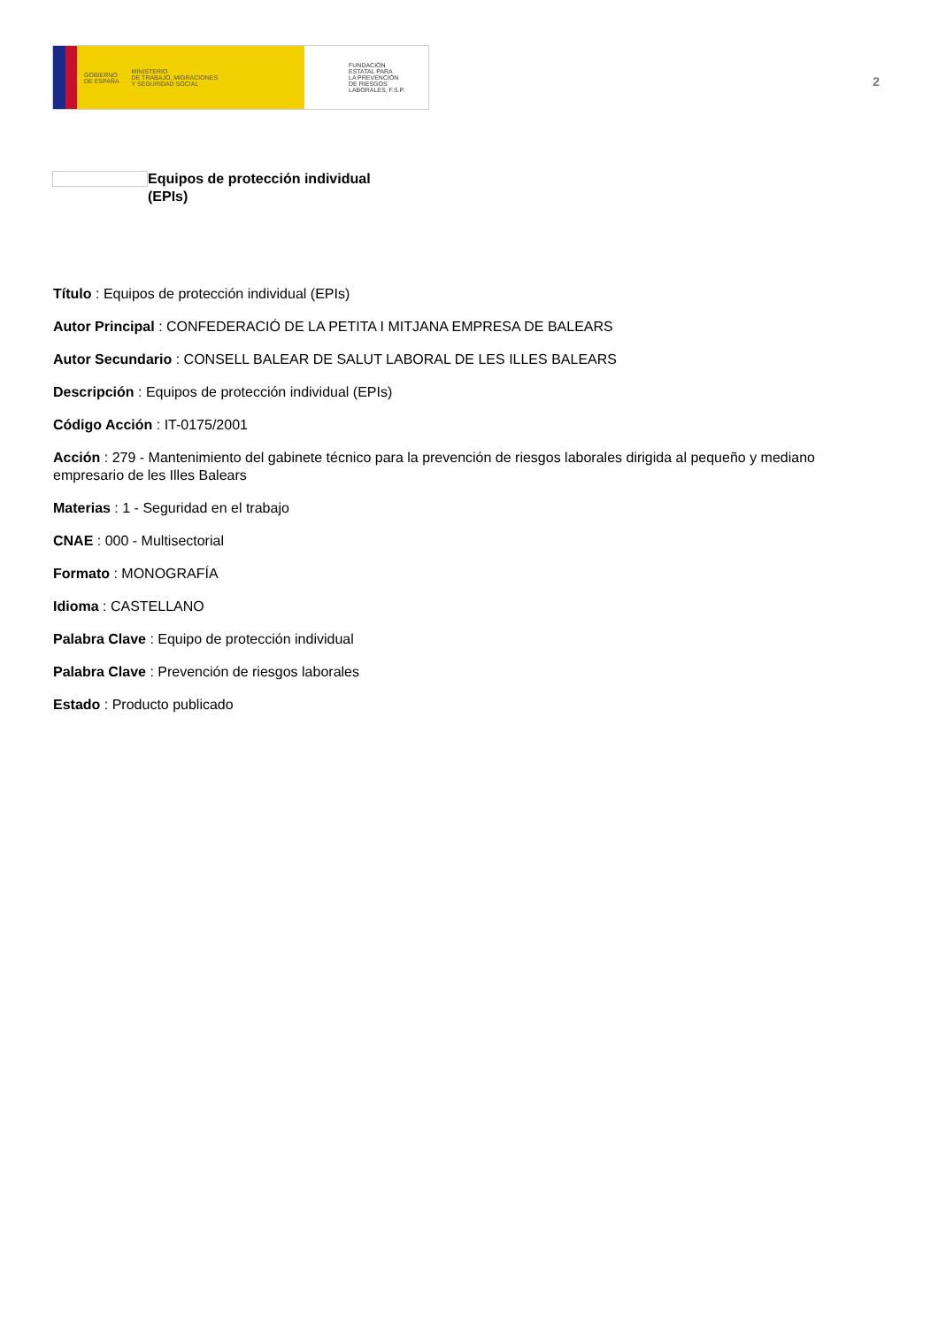GOBIERNO
DE ESPAÑA MINISTERIO
DE TRABAJO, MIGRACIONES
Y SEGURIDAD SOCIAL
FUNDACIÓN
ESTATAL PARA
LA PREVENCIÓN
DE RIESGOS
LABORALES, F.S.P.
2
Equipos de protección individual
(EPIs)
Título : Equipos de protección individual (EPIs)
Autor Principal : CONFEDERACIÓ DE LA PETITA I MITJANA EMPRESA DE BALEARS
Autor Secundario : CONSELL BALEAR DE SALUT LABORAL DE LES ILLES BALEARS
Descripción : Equipos de protección individual (EPIs)
Código Acción : IT-0175/2001
Acción : 279 - Mantenimiento del gabinete técnico para la prevención de riesgos laborales dirigida al pequeño y mediano empresario de les Illes Balears
Materias : 1 - Seguridad en el trabajo
CNAE : 000 - Multisectorial
Formato : MONOGRAFÍA
Idioma : CASTELLANO
Palabra Clave : Equipo de protección individual
Palabra Clave : Prevención de riesgos laborales
Estado : Producto publicado